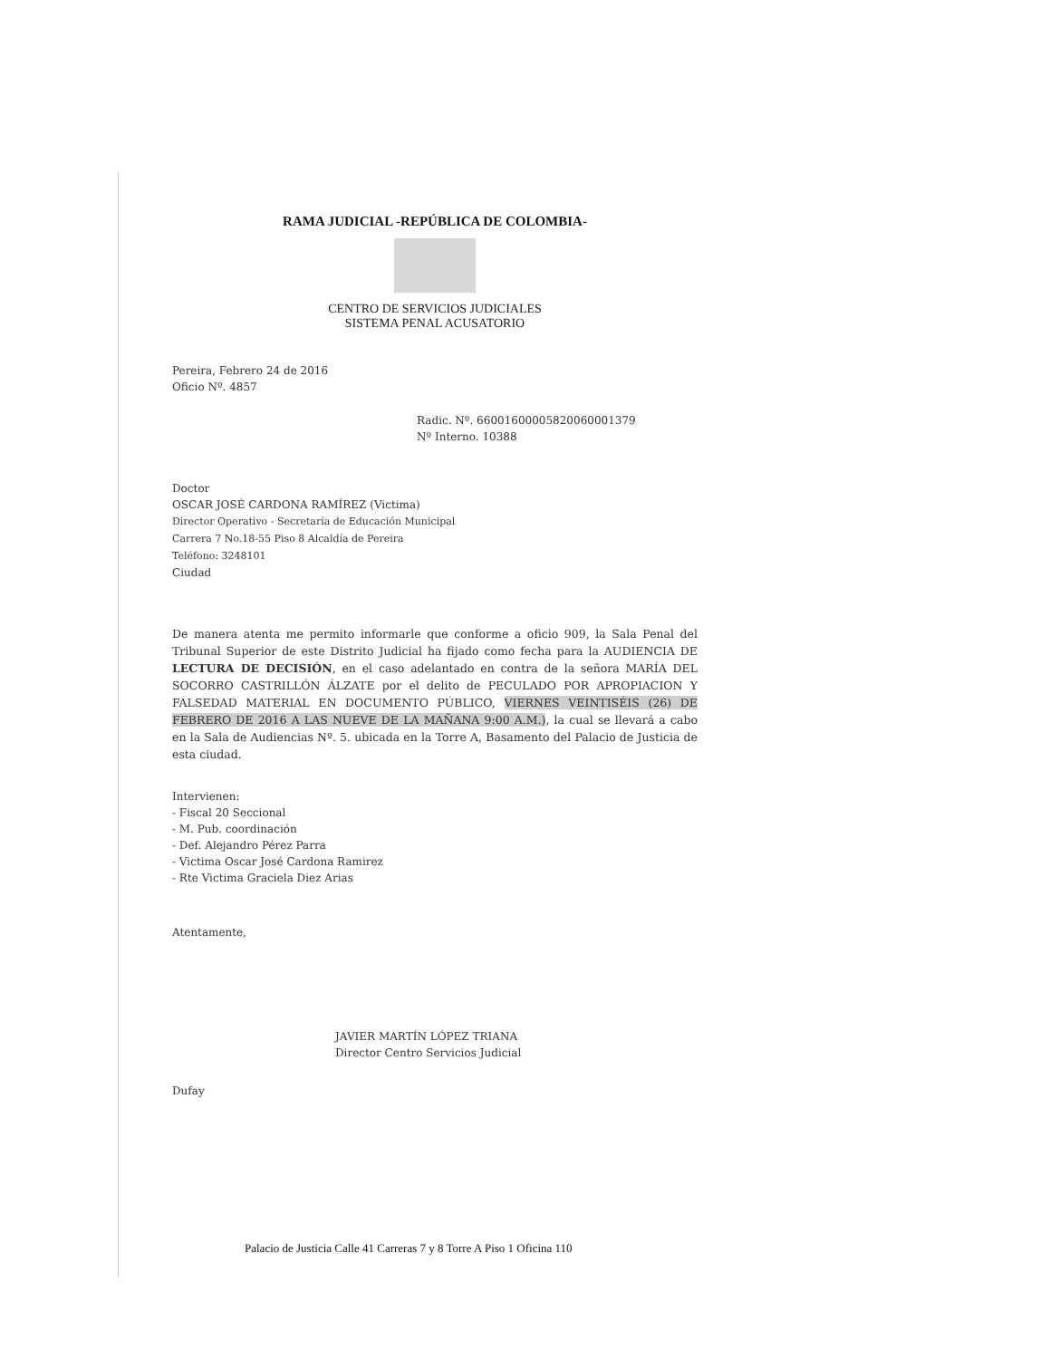RAMA JUDICIAL -REPÚBLICA DE COLOMBIA-
CENTRO DE SERVICIOS JUDICIALES
SISTEMA PENAL ACUSATORIO
Pereira, Febrero 24 de 2016
Oficio Nº. 4857
Radic. Nº. 66001600005820060001379
Nº Interno. 10388
Doctor
OSCAR JOSÉ CARDONA RAMÍREZ (Victima)
Director Operativo - Secretaría de Educación Municipal
Carrera 7 No.18-55 Piso 8 Alcaldía de Pereira
Teléfono: 3248101
Ciudad
De manera atenta me permito informarle que conforme a oficio 909, la Sala Penal del Tribunal Superior de este Distrito Judicial ha fijado como fecha para la AUDIENCIA DE LECTURA DE DECISIÓN, en el caso adelantado en contra de la señora MARÍA DEL SOCORRO CASTRILLÓN ÁLZATE por el delito de PECULADO POR APROPIACION Y FALSEDAD MATERIAL EN DOCUMENTO PÚBLICO, VIERNES VEINTISÉIS (26) DE FEBRERO DE 2016 A LAS NUEVE DE LA MAÑANA 9:00 A.M.), la cual se llevará a cabo en la Sala de Audiencias Nº. 5. ubicada en la Torre A, Basamento del Palacio de Justicia de esta ciudad.
Intervienen:
- Fiscal 20 Seccional
- M. Pub. coordinación
- Def. Alejandro Pérez Parra
- Victima Oscar José Cardona Ramirez
- Rte Victima Graciela Diez Arias
Atentamente,
JAVIER MARTÍN LÓPEZ TRIANA
Director Centro Servicios Judicial
Dufay
Palacio de Justicia Calle 41 Carreras 7 y 8 Torre A Piso 1 Oficina 110